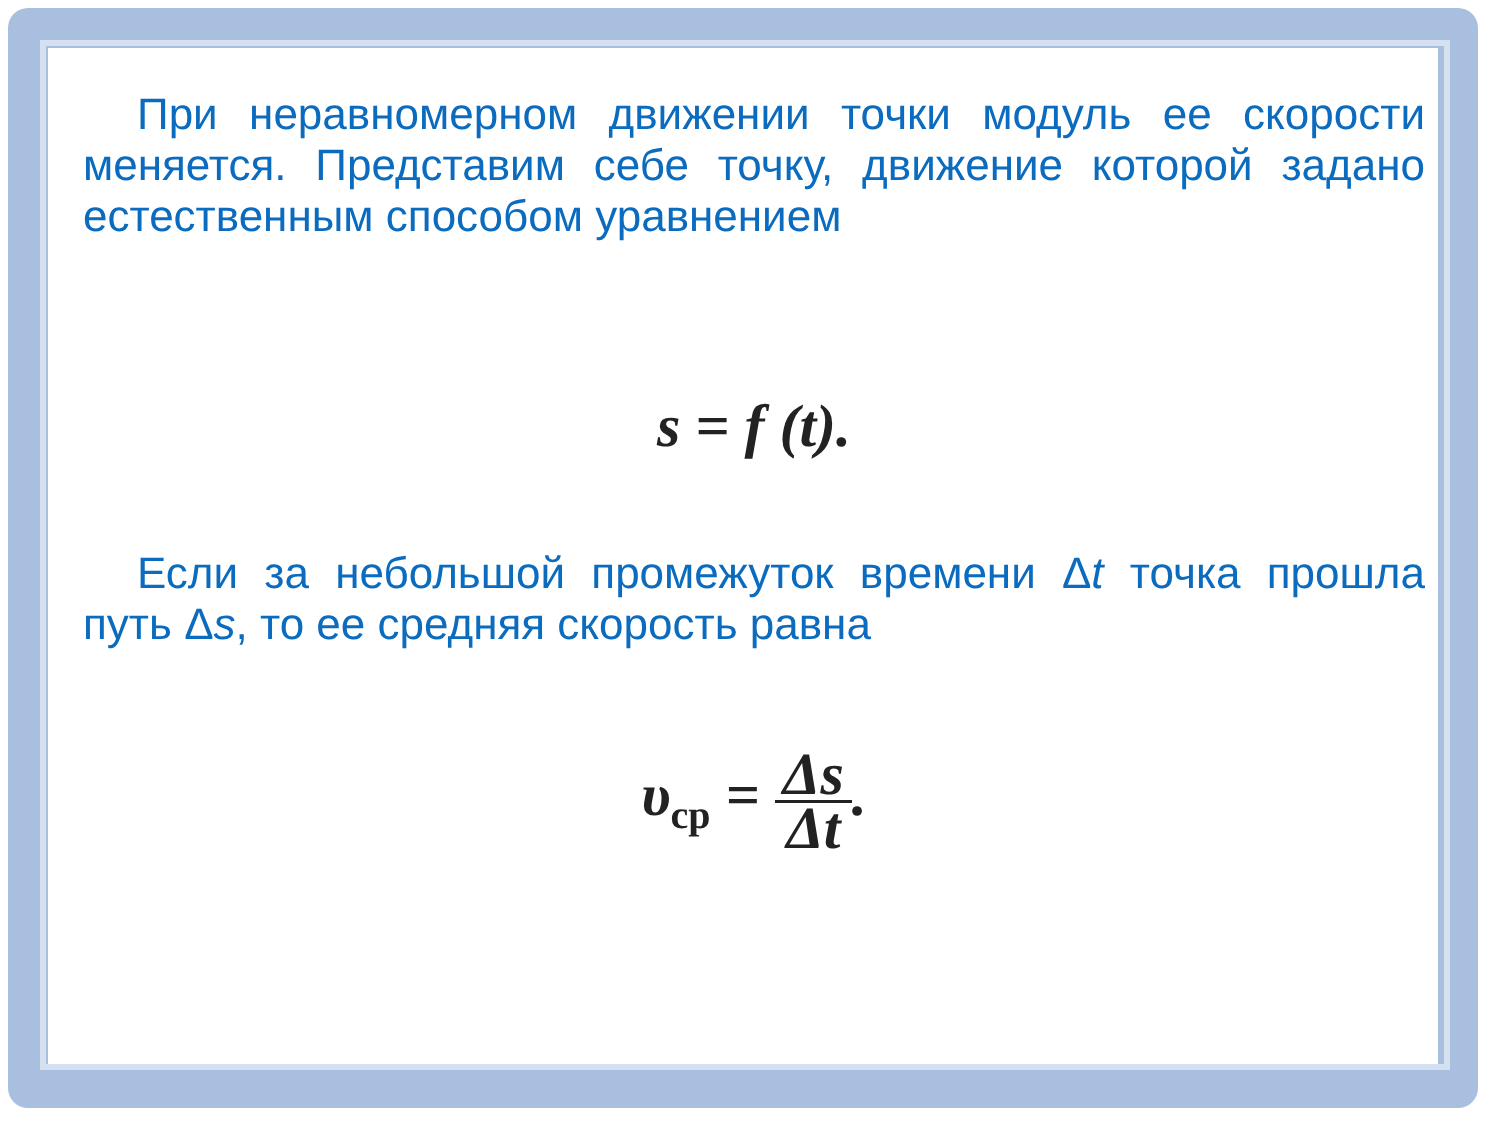При неравномерном движении точки модуль ее скорости меняется. Представим себе точку, движение которой задано естественным способом уравнением
s = f (t).
Если за небольшой промежуток времени Δt точка прошла путь Δs, то ее средняя скорость равна
υ<sub>ср</sub> = Δs Δt.